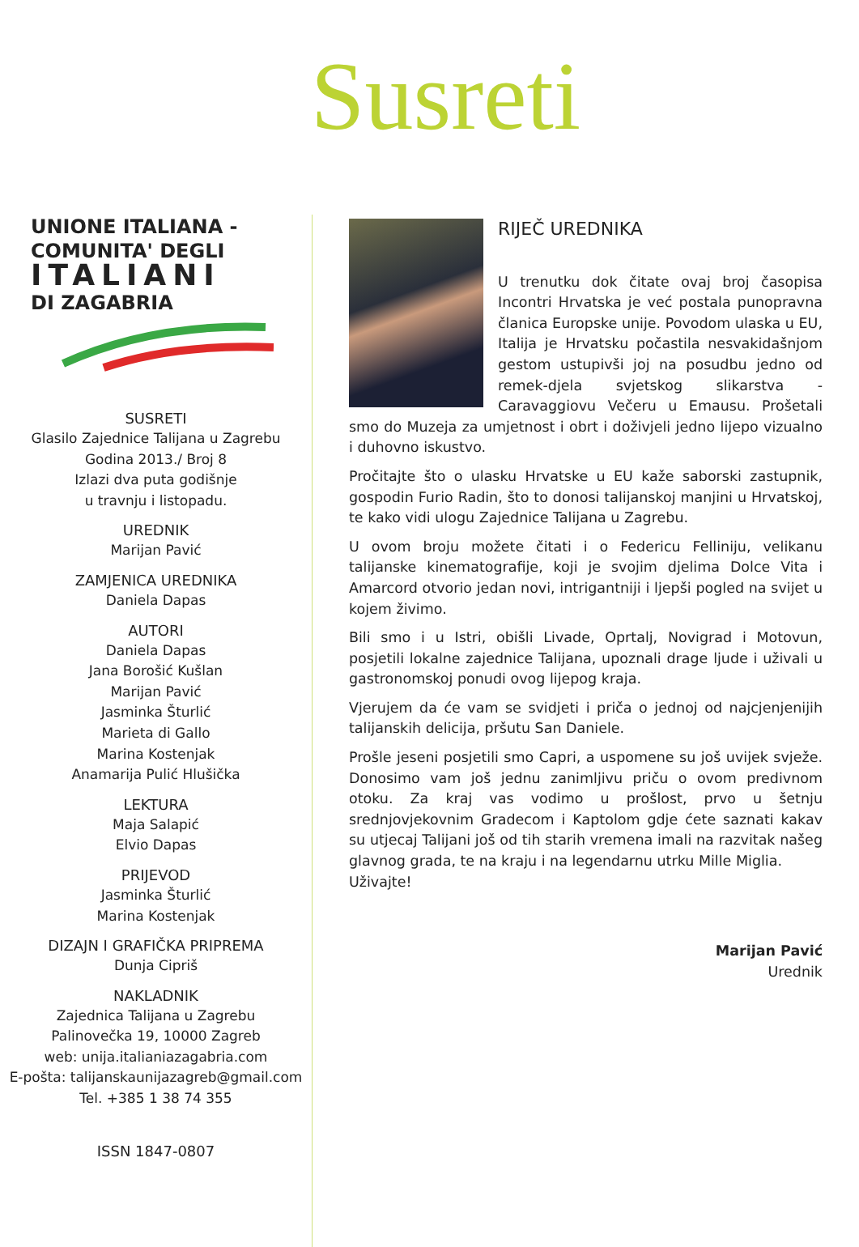Susreti
UNIONE ITALIANA -
COMUNITA' DEGLI
ITALIANI
DI ZAGABRIA
SUSRETI
Glasilo Zajednice Talijana u Zagrebu
Godina 2013./ Broj 8
Izlazi dva puta godišnje
u travnju i listopadu.
UREDNIK
Marijan Pavić
ZAMJENICA UREDNIKA
Daniela Dapas
AUTORI
Daniela Dapas
Jana Borošić Kušlan
Marijan Pavić
Jasminka Šturlić
Marieta di Gallo
Marina Kostenjak
Anamarija Pulić Hlušička
LEKTURA
Maja Salapić
Elvio Dapas
PRIJEVOD
Jasminka Šturlić
Marina Kostenjak
DIZAJN I GRAFIČKA PRIPREMA
Dunja Cipriš
NAKLADNIK
Zajednica Talijana u Zagrebu
Palinovečka 19, 10000 Zagreb
web: unija.italianiazagabria.com
E-pošta: talijanskaunijazagreb@gmail.com
Tel. +385 1 38 74 355
ISSN 1847-0807
RIJEČ UREDNIKA
U trenutku dok čitate ovaj broj časopisa Incontri Hrvatska je već postala punopravna članica Europske unije. Povodom ulaska u EU, Italija je Hrvatsku počastila nesvakidašnjom gestom ustupivši joj na posudbu jedno od remek-djela svjetskog slikarstva - Caravaggiovu Večeru u Emausu. Prošetali smo do Muzeja za umjetnost i obrt i doživjeli jedno lijepo vizualno i duhovno iskustvo.
Pročitajte što o ulasku Hrvatske u EU kaže saborski zastupnik, gospodin Furio Radin, što to donosi talijanskoj manjini u Hrvatskoj, te kako vidi ulogu Zajednice Talijana u Zagrebu.
U ovom broju možete čitati i o Federicu Felliniju, velikanu talijanske kinematografije, koji je svojim djelima Dolce Vita i Amarcord otvorio jedan novi, intrigantniji i ljepši pogled na svijet u kojem živimo.
Bili smo i u Istri, obišli Livade, Oprtalj, Novigrad i Motovun, posjetili lokalne zajednice Talijana, upoznali drage ljude i uživali u gastronomskoj ponudi ovog lijepog kraja.
Vjerujem da će vam se svidjeti i priča o jednoj od najcjenjenijih talijanskih delicija, pršutu San Daniele.
Prošle jeseni posjetili smo Capri, a uspomene su još uvijek svježe. Donosimo vam još jednu zanimljivu priču o ovom predivnom otoku. Za kraj vas vodimo u prošlost, prvo u šetnju srednjovjekovnim Gradecom i Kaptolom gdje ćete saznati kakav su utjecaj Talijani još od tih starih vremena imali na razvitak našeg glavnog grada, te na kraju i na legendarnu utrku Mille Miglia.
Uživajte!
Marijan Pavić
Urednik